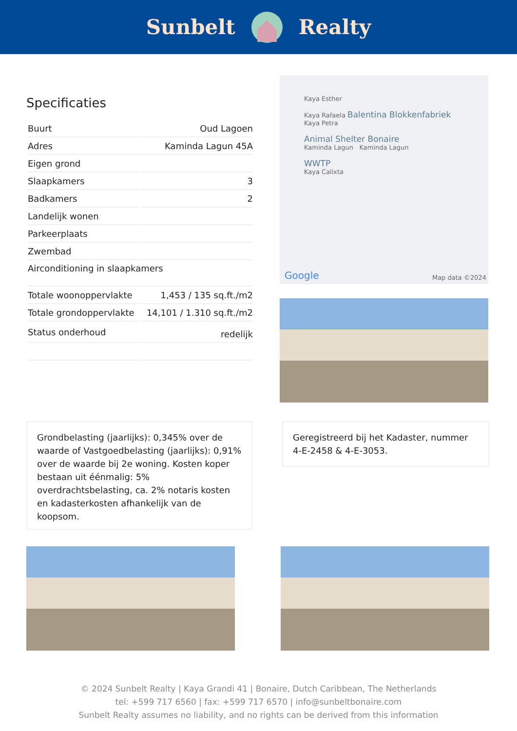Sunbelt Realty
Specificaties
| Buurt | Oud Lagoen |
| Adres | Kaminda Lagun 45A |
| Eigen grond | |
| Slaapkamers | 3 |
| Badkamers | 2 |
| Landelijk wonen | |
| Parkeerplaats | |
| Zwembad | |
| Airconditioning in slaapkamers | |
| Totale woonoppervlakte | 1,453 / 135 sq.ft./m2 |
| Totale grondoppervlakte | 14,101 / 1.310 sq.ft./m2 |
| Status onderhoud | redelijk |
Kaya Esther
Kaya Rafaela Balentina Blokkenfabriek
Kaya Petra
Animal Shelter Bonaire
Kaminda Lagun Kaminda Lagun
WWTP
Kaya Calixta
Google Map data ©2024
Grondbelasting (jaarlijks): 0,345% over de waarde of Vastgoedbelasting (jaarlijks): 0,91% over de waarde bij 2e woning. Kosten koper bestaan uit éénmalig: 5% overdrachtsbelasting, ca. 2% notaris kosten en kadasterkosten afhankelijk van de koopsom.
Geregistreerd bij het Kadaster, nummer 4-E-2458 & 4-E-3053.
© 2024 Sunbelt Realty | Kaya Grandi 41 | Bonaire, Dutch Caribbean, The Netherlands
tel: +599 717 6560 | fax: +599 717 6570 | info@sunbeltbonaire.com
Sunbelt Realty assumes no liability, and no rights can be derived from this information